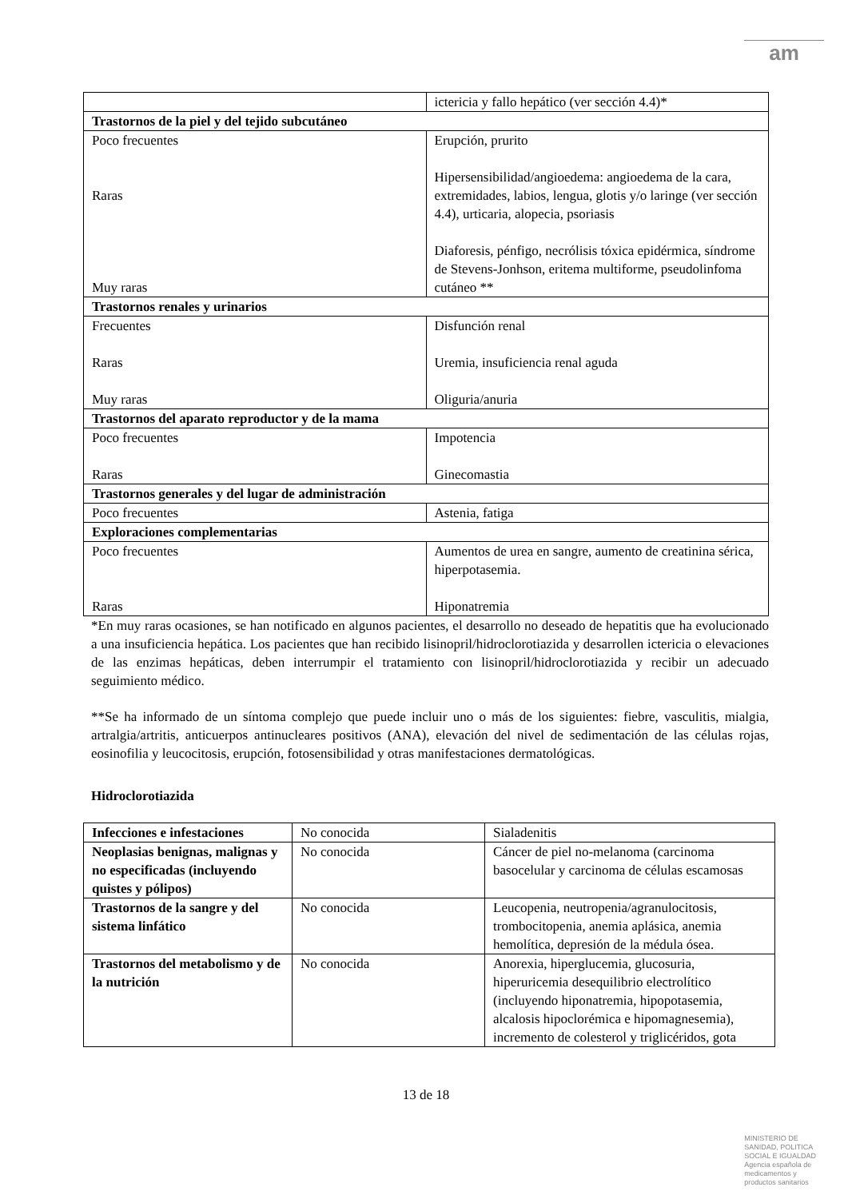am
| | ictericia y fallo hepático (ver sección 4.4)* |
| Trastornos de la piel y del tejido subcutáneo | |
| Poco frecuentes Raras Muy raras | Erupción, prurito Hipersensibilidad/angioedema: angioedema de la cara, extremidades, labios, lengua, glotis y/o laringe (ver sección 4.4), urticaria, alopecia, psoriasis Diaforesis, pénfigo, necrólisis tóxica epidérmica, síndrome de Stevens-Jonhson, eritema multiforme, pseudolinfoma cutáneo ** |
| Trastornos renales y urinarios | |
| Frecuentes Raras Muy raras | Disfunción renal Uremia, insuficiencia renal aguda Oliguria/anuria |
| Trastornos del aparato reproductor y de la mama | |
| Poco frecuentes Raras | Impotencia Ginecomastia |
| Trastornos generales y del lugar de administración | |
| Poco frecuentes | Astenia, fatiga |
| Exploraciones complementarias | |
| Poco frecuentes Raras | Aumentos de urea en sangre, aumento de creatinina sérica, hiperpotasemia. Hiponatremia |
*En muy raras ocasiones, se han notificado en algunos pacientes, el desarrollo no deseado de hepatitis que ha evolucionado a una insuficiencia hepática. Los pacientes que han recibido lisinopril/hidroclorotiazida y desarrollen ictericia o elevaciones de las enzimas hepáticas, deben interrumpir el tratamiento con lisinopril/hidroclorotiazida y recibir un adecuado seguimiento médico.
**Se ha informado de un síntoma complejo que puede incluir uno o más de los siguientes: fiebre, vasculitis, mialgia, artralgia/artritis, anticuerpos antinucleares positivos (ANA), elevación del nivel de sedimentación de las células rojas, eosinofilia y leucocitosis, erupción, fotosensibilidad y otras manifestaciones dermatológicas.
Hidroclorotiazida
| Infecciones e infestaciones | No conocida | Sialadenitis |
| Neoplasias benignas, malignas y no especificadas (incluyendo quistes y pólipos) | No conocida | Cáncer de piel no-melanoma (carcinoma basocelular y carcinoma de células escamosas |
| Trastornos de la sangre y del sistema linfático | No conocida | Leucopenia, neutropenia/agranulocitosis, trombocitopenia, anemia aplásica, anemia hemolítica, depresión de la médula ósea. |
| Trastornos del metabolismo y de la nutrición | No conocida | Anorexia, hiperglucemia, glucosuria, hiperuricemia desequilibrio electrolítico (incluyendo hiponatremia, hipopotasemia, alcalosis hipoclorémica e hipomagnesemia), incremento de colesterol y triglicéridos, gota |
13 de 18
MINISTERIO DE
SANIDAD, POLITICA
SOCIAL E IGUALDAD
Agencia española de
medicamentos y
productos sanitarios